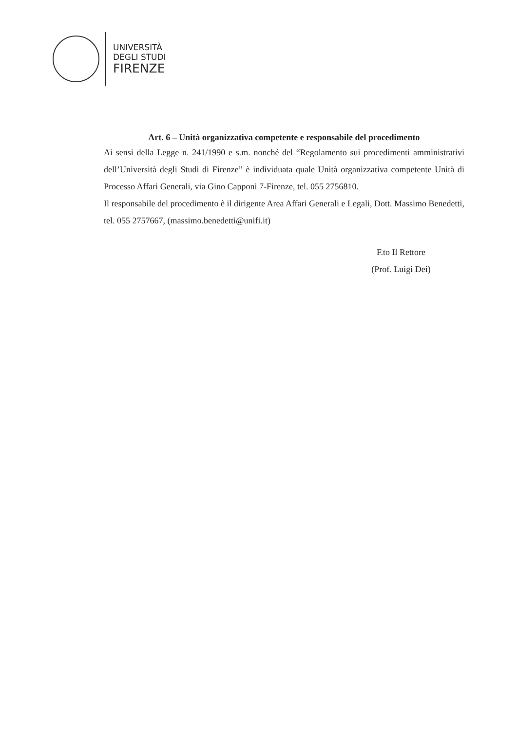UNIVERSITÀ
DEGLI STUDI
FIRENZE
Art. 6 – Unità organizzativa competente e responsabile del procedimento
Ai sensi della Legge n. 241/1990 e s.m. nonché del “Regolamento sui procedimenti amministrativi dell’Università degli Studi di Firenze” è individuata quale Unità organizzativa competente Unità di Processo Affari Generali, via Gino Capponi 7-Firenze, tel. 055 2756810.
Il responsabile del procedimento è il dirigente Area Affari Generali e Legali, Dott. Massimo Benedetti, tel. 055 2757667, (massimo.benedetti@unifi.it)
F.to Il Rettore
(Prof. Luigi Dei)